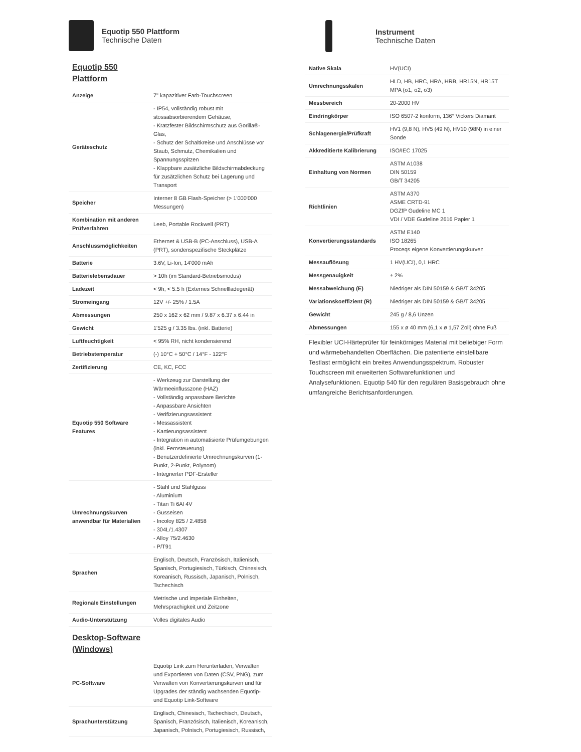Equotip 550 Plattform
Technische Daten
Equotip 550 Plattform
| Anzeige | 7" kapazitiver Farb-Touchscreen |
| Geräteschutz | - IP54, vollständig robust mit stossabsorbierendem Gehäuse, - Kratzfester Bildschirmschutz aus Gorilla®-Glas, - Schutz der Schaltkreise und Anschlüsse vor Staub, Schmutz, Chemikalien und Spannungsspitzen - Klappbare zusätzliche Bildschirmabdeckung für zusätzlichen Schutz bei Lagerung und Transport |
| Speicher | Interner 8 GB Flash-Speicher (> 1'000'000 Messungen) |
| Kombination mit anderen Prüfverfahren | Leeb, Portable Rockwell (PRT) |
| Anschlussmöglichkeiten | Ethernet & USB-B (PC-Anschluss), USB-A (PRT), sondenspezifische Steckplätze |
| Batterie | 3.6V, Li-Ion, 14'000 mAh |
| Batterielebensdauer | > 10h (im Standard-Betriebsmodus) |
| Ladezeit | < 9h, < 5.5 h (Externes Schnellladegerät) |
| Stromeingang | 12V +/- 25% / 1.5A |
| Abmessungen | 250 x 162 x 62 mm / 9.87 x 6.37 x 6.44 in |
| Gewicht | 1'525 g / 3.35 lbs. (inkl. Batterie) |
| Luftfeuchtigkeit | < 95% RH, nicht kondensierend |
| Betriebstemperatur | (-) 10°C + 50°C / 14°F - 122°F |
| Zertifizierung | CE, KC, FCC |
| Equotip 550 Software Features | - Werkzeug zur Darstellung der Wärmeeinflusszone (HAZ) - Vollständig anpassbare Berichte - Anpassbare Ansichten - Verifizierungsassistent - Messassistent - Kartierungsassistent - Integration in automatisierte Prüfumgebungen (inkl. Fernsteuerung) - Benutzerdefinierte Umrechnungskurven (1-Punkt, 2-Punkt, Polynom) - Integrierter PDF-Ersteller |
| Umrechnungskurven anwendbar für Materialien | - Stahl und Stahlguss - Aluminium - Titan Ti 6Al 4V - Gusseisen - Incoloy 825 / 2.4858 - 304L/1.4307 - Alloy 75/2.4630 - P/T91 |
| Sprachen | Englisch, Deutsch, Französisch, Italienisch, Spanisch, Portugiesisch, Türkisch, Chinesisch, Koreanisch, Russisch, Japanisch, Polnisch, Tschechisch |
| Regionale Einstellungen | Metrische und imperiale Einheiten, Mehrsprachigkeit und Zeitzone |
| Audio-Unterstützung | Volles digitales Audio |
Desktop-Software (Windows)
| PC-Software | Equotip Link zum Herunterladen, Verwalten und Exportieren von Daten (CSV, PNG), zum Verwalten von Konvertierungskurven und für Upgrades der ständig wachsenden Equotip- und Equotip Link-Software |
| Sprachunterstützung | Englisch, Chinesisch, Tschechisch, Deutsch, Spanisch, Französisch, Italienisch, Koreanisch, Japanisch, Polnisch, Portugiesisch, Russisch, |
Instrument
Technische Daten
| Native Skala | HV(UCI) |
| Umrechnungsskalen | HLD, HB, HRC, HRA, HRB, HR15N, HR15T MPA (σ1, σ2, σ3) |
| Messbereich | 20-2000 HV |
| Eindringkörper | ISO 6507-2 konform, 136° Vickers Diamant |
| Schlagenergie/Prüfkraft | HV1 (9,8 N), HV5 (49 N), HV10 (98N) in einer Sonde |
| Akkreditierte Kalibrierung | ISO/IEC 17025 |
| Einhaltung von Normen | ASTM A1038 DIN 50159 GB/T 34205 |
| Richtlinien | ASTM A370 ASME CRTD-91 DGZfP Gudeline MC 1 VDI / VDE Gudeline 2616 Papier 1 |
| Konvertierungsstandards | ASTM E140 ISO 18265 Proceqs eigene Konvertierungskurven |
| Messauflösung | 1 HV(UCI), 0,1 HRC |
| Messgenauigkeit | ± 2% |
| Messabweichung (E) | Niedriger als DIN 50159 & GB/T 34205 |
| Variationskoeffizient (R) | Niedriger als DIN 50159 & GB/T 34205 |
| Gewicht | 245 g / 8,6 Unzen |
| Abmessungen | 155 x ø 40 mm (6,1 x ø 1,57 Zoll) ohne Fuß |
Flexibler UCI-Härteprüfer für feinkörniges Material mit beliebiger Form und wärmebehandelten Oberflächen. Die patentierte einstellbare Testlast ermöglicht ein breites Anwendungsspektrum. Robuster Touchscreen mit erweiterten Softwarefunktionen und Analysefunktionen. Equotip 540 für den regulären Basisgebrauch ohne umfangreiche Berichtsanforderungen.